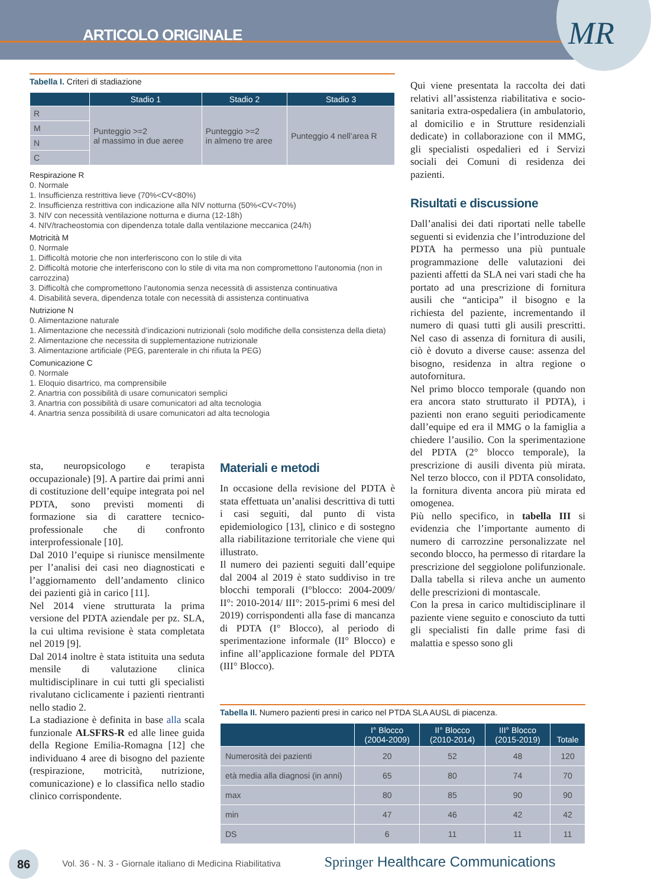ARTICOLO ORIGINALE
MR
Tabella I. Criteri di stadiazione
| | Stadio 1 | Stadio 2 | Stadio 3 |
| --- | --- | --- | --- |
| R | Punteggio >=2 al massimo in due aeree | Punteggio >=2 in almeno tre aree | Punteggio 4 nell’area R |
| M | | | |
| N | | | |
| C | | | |
Respirazione R
0. Normale
1. Insufficienza restrittiva lieve (70%<CV<80%)
2. Insufficienza restrittiva con indicazione alla NIV notturna (50%<CV<70%)
3. NIV con necessità ventilazione notturna e diurna (12-18h)
4. NIV/tracheostomia con dipendenza totale dalla ventilazione meccanica (24/h)
Motricità M
0. Normale
1. Difficoltà motorie che non interferiscono con lo stile di vita
2. Difficoltà motorie che interferiscono con lo stile di vita ma non compromettono l’autonomia (non in carrozzina)
3. Difficoltà che compromettono l’autonomia senza necessità di assistenza continuativa
4. Disabilità severa, dipendenza totale con necessità di assistenza continuativa
Nutrizione N
0. Alimentazione naturale
1. Alimentazione che necessità d’indicazioni nutrizionali (solo modifiche della consistenza della dieta)
2. Alimentazione che necessita di supplementazione nutrizionale
3. Alimentazione artificiale (PEG, parenterale in chi rifiuta la PEG)
Comunicazione C
0. Normale
1. Eloquio disartrico, ma comprensibile
2. Anartria con possibilità di usare comunicatori semplici
3. Anartria con possibilità di usare comunicatori ad alta tecnologia
4. Anartria senza possibilità di usare comunicatori ad alta tecnologia
sta, neuropsicologo e terapista occupazionale) [9]. A partire dai primi anni di costituzione dell’equipe integrata poi nel PDTA, sono previsti momenti di formazione sia di carattere tecnico-professionale che di confronto interprofessionale [10].
Dal 2010 l’equipe si riunisce mensilmente per l’analisi dei casi neo diagnosticati e l’aggiornamento dell’andamento clinico dei pazienti già in carico [11].
Nel 2014 viene strutturata la prima versione del PDTA aziendale per pz. SLA, la cui ultima revisione è stata completata nel 2019 [9].
Dal 2014 inoltre è stata istituita una seduta mensile di valutazione clinica multidisciplinare in cui tutti gli specialisti rivalutano ciclicamente i pazienti rientranti nello stadio 2.
La stadiazione è definita in base alla scala funzionale ALSFRS-R ed alle linee guida della Regione Emilia-Romagna [12] che individuano 4 aree di bisogno del paziente (respirazione, motricità, nutrizione, comunicazione) e lo classifica nello stadio clinico corrispondente.
Materiali e metodi
In occasione della revisione del PDTA è stata effettuata un’analisi descrittiva di tutti i casi seguiti, dal punto di vista epidemiologico [13], clinico e di sostegno alla riabilitazione territoriale che viene qui illustrato.
Il numero dei pazienti seguiti dall’equipe dal 2004 al 2019 è stato suddiviso in tre blocchi temporali (I°blocco: 2004-2009/ II°: 2010-2014/ III°: 2015-primi 6 mesi del 2019) corrispondenti alla fase di mancanza di PDTA (I° Blocco), al periodo di sperimentazione informale (II° Blocco) e infine all’applicazione formale del PDTA (III° Blocco).
Qui viene presentata la raccolta dei dati relativi all’assistenza riabilitativa e socio-sanitaria extra-ospedaliera (in ambulatorio, al domicilio e in Strutture residenziali dedicate) in collaborazione con il MMG, gli specialisti ospedalieri ed i Servizi sociali dei Comuni di residenza dei pazienti.
Risultati e discussione
Dall’analisi dei dati riportati nelle tabelle seguenti si evidenzia che l’introduzione del PDTA ha permesso una più puntuale programmazione delle valutazioni dei pazienti affetti da SLA nei vari stadi che ha portato ad una prescrizione di fornitura ausili che “anticipa” il bisogno e la richiesta del paziente, incrementando il numero di quasi tutti gli ausili prescritti. Nel caso di assenza di fornitura di ausili, ciò è dovuto a diverse cause: assenza del bisogno, residenza in altra regione o autofornitura.
Nel primo blocco temporale (quando non era ancora stato strutturato il PDTA), i pazienti non erano seguiti periodicamente dall’equipe ed era il MMG o la famiglia a chiedere l’ausilio. Con la sperimentazione del PDTA (2° blocco temporale), la prescrizione di ausili diventa più mirata. Nel terzo blocco, con il PDTA consolidato, la fornitura diventa ancora più mirata ed omogenea.
Più nello specifico, in tabella III si evidenzia che l’importante aumento di numero di carrozzine personalizzate nel secondo blocco, ha permesso di ritardare la prescrizione del seggiolone polifunzionale. Dalla tabella si rileva anche un aumento delle prescrizioni di montascale.
Con la presa in carico multidisciplinare il paziente viene seguito e conosciuto da tutti gli specialisti fin dalle prime fasi di malattia e spesso sono gli
Tabella II. Numero pazienti presi in carico nel PTDA SLA AUSL di piacenza.
| | I° Blocco (2004-2009) | II° Blocco (2010-2014) | III° Blocco (2015-2019) | Totale |
| --- | --- | --- | --- | --- |
| Numerosità dei pazienti | 20 | 52 | 48 | 120 |
| età media alla diagnosi (in anni) | 65 | 80 | 74 | 70 |
| max | 80 | 85 | 90 | 90 |
| min | 47 | 46 | 42 | 42 |
| DS | 6 | 11 | 11 | 11 |
86 Vol. 36 - N. 3 - Giornale italiano di Medicina Riabilitativa Springer Healthcare Communications